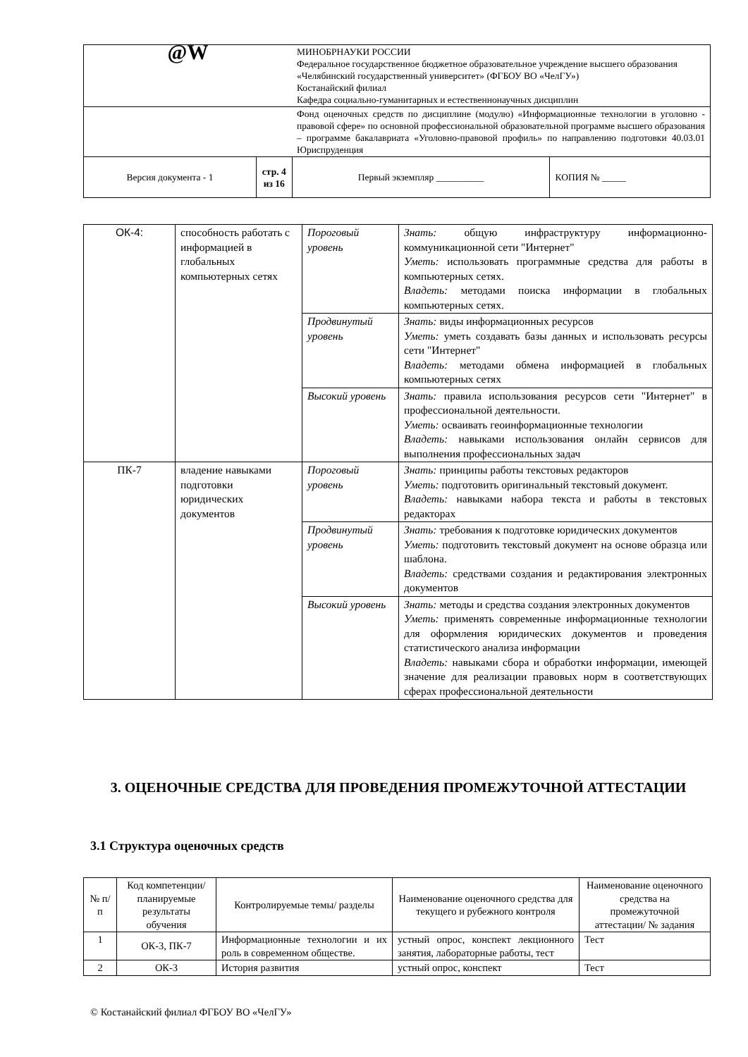| @W | | МИНОБРНАУКИ РОССИИ Федеральное государственное бюджетное образовательное учреждение высшего образования «Челябинский государственный университет» (ФГБОУ ВО «ЧелГУ») Костанайский филиал Кафедра социально-гуманитарных и естественнонаучных дисциплин | |
| | | Фонд оценочных средств по дисциплине (модулю) «Информационные технологии в уголовно - правовой сфере» по основной профессиональной образовательной программе высшего образования – программе бакалавриата «Уголовно-правовой профиль» по направлению подготовки 40.03.01 Юриспруденция | |
| Версия документа - 1 | стр. 4 из 16 | Первый экземпляр __________ | КОПИЯ № _____ |
| ОК-4: | способность работать с информацией в глобальных компьютерных сетях | Пороговый уровень | Знать: общую инфраструктуру информационно-коммуникационной сети "Интернет" Уметь: использовать программные средства для работы в компьютерных сетях. Владеть: методами поиска информации в глобальных компьютерных сетях. |
| | | Продвинутый уровень | Знать: виды информационных ресурсов Уметь: уметь создавать базы данных и использовать ресурсы сети "Интернет" Владеть: методами обмена информацией в глобальных компьютерных сетях |
| | | Высокий уровень | Знать: правила использования ресурсов сети "Интернет" в профессиональной деятельности. Уметь: осваивать геоинформационные технологии Владеть: навыками использования онлайн сервисов для выполнения профессиональных задач |
| ПК-7 | владение навыками подготовки юридических документов | Пороговый уровень | Знать: принципы работы текстовых редакторов Уметь: подготовить оригинальный текстовый документ. Владеть: навыками набора текста и работы в текстовых редакторах |
| | | Продвинутый уровень | Знать: требования к подготовке юридических документов Уметь: подготовить текстовый документ на основе образца или шаблона. Владеть: средствами создания и редактирования электронных документов |
| | | Высокий уровень | Знать: методы и средства создания электронных документов Уметь: применять современные информационные технологии для оформления юридических документов и проведения статистического анализа информации Владеть: навыками сбора и обработки информации, имеющей значение для реализации правовых норм в соответствующих сферах профессиональной деятельности |
3. ОЦЕНОЧНЫЕ СРЕДСТВА ДЛЯ ПРОВЕДЕНИЯ ПРОМЕЖУТОЧНОЙ АТТЕСТАЦИИ
3.1 Структура оценочных средств
| № п/п | Код компетенции/ планируемые результаты обучения | Контролируемые темы/ разделы | Наименование оценочного средства для текущего и рубежного контроля | Наименование оценочного средства на промежуточной аттестации/ № задания |
| --- | --- | --- | --- | --- |
| 1 | ОК-3, ПК-7 | Информационные технологии и их роль в современном обществе. | устный опрос, конспект лекционного занятия, лабораторные работы, тест | Тест |
| 2 | ОК-3 | История развития | устный опрос, конспект | Тест |
© Костанайский филиал ФГБОУ ВО «ЧелГУ»